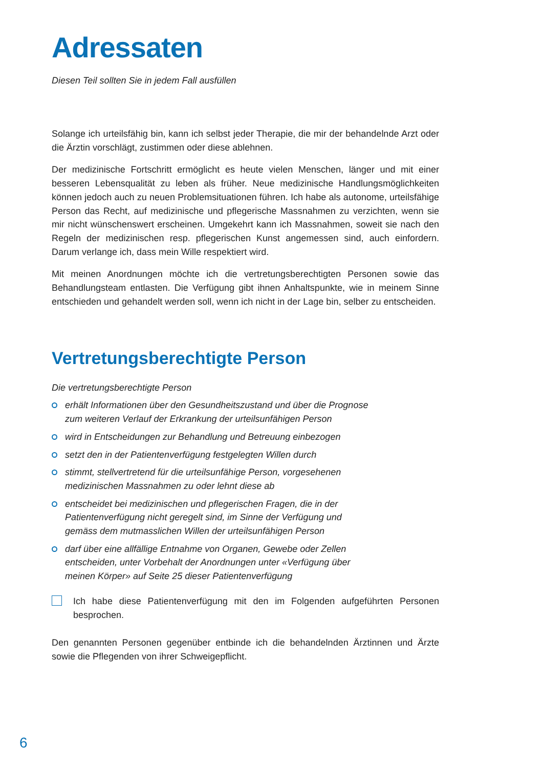Adressaten
Diesen Teil sollten Sie in jedem Fall ausfüllen
Solange ich urteilsfähig bin, kann ich selbst jeder Therapie, die mir der behandelnde Arzt oder die Ärztin vorschlägt, zustimmen oder diese ablehnen.
Der medizinische Fortschritt ermöglicht es heute vielen Menschen, länger und mit einer besseren Lebensqualität zu leben als früher. Neue medizinische Handlungsmöglichkeiten können jedoch auch zu neuen Problemsituationen führen. Ich habe als autonome, urteilsfähige Person das Recht, auf medizinische und pflegerische Massnahmen zu verzichten, wenn sie mir nicht wünschenswert erscheinen. Umgekehrt kann ich Massnahmen, soweit sie nach den Regeln der medizinischen resp. pflegerischen Kunst angemessen sind, auch einfordern. Darum verlange ich, dass mein Wille respektiert wird.
Mit meinen Anordnungen möchte ich die vertretungsberechtigten Personen sowie das Behandlungsteam entlasten. Die Verfügung gibt ihnen Anhaltspunkte, wie in meinem Sinne entschieden und gehandelt werden soll, wenn ich nicht in der Lage bin, selber zu entscheiden.
Vertretungsberechtigte Person
Die vertretungsberechtigte Person
erhält Informationen über den Gesundheitszustand und über die Prognose
zum weiteren Verlauf der Erkrankung der urteilsunfähigen Person
wird in Entscheidungen zur Behandlung und Betreuung einbezogen
setzt den in der Patientenverfügung festgelegten Willen durch
stimmt, stellvertretend für die urteilsunfähige Person, vorgesehenen
medizinischen Massnahmen zu oder lehnt diese ab
entscheidet bei medizinischen und pflegerischen Fragen, die in der
Patientenverfügung nicht geregelt sind, im Sinne der Verfügung und
gemäss dem mutmasslichen Willen der urteilsunfähigen Person
darf über eine allfällige Entnahme von Organen, Gewebe oder Zellen
entscheiden, unter Vorbehalt der Anordnungen unter «Verfügung über
meinen Körper» auf Seite 25 dieser Patientenverfügung
Ich habe diese Patientenverfügung mit den im Folgenden aufgeführten Personen besprochen.
Den genannten Personen gegenüber entbinde ich die behandelnden Ärztinnen und Ärzte sowie die Pflegenden von ihrer Schweigepflicht.
6